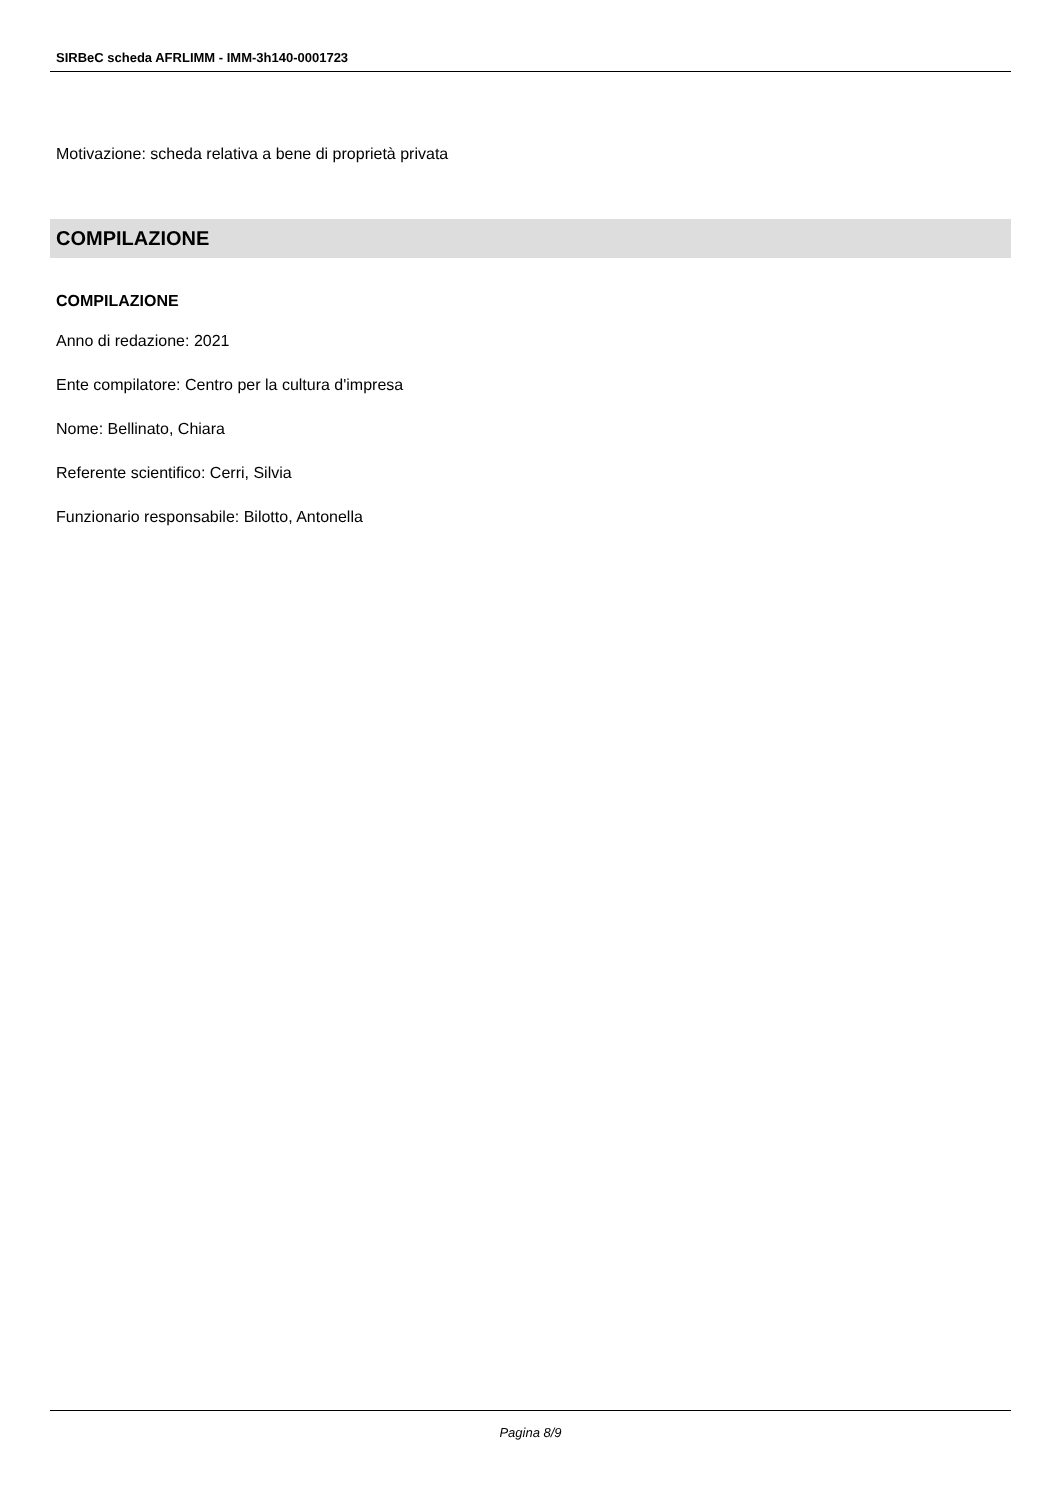SIRBeC scheda AFRLIMM - IMM-3h140-0001723
Motivazione: scheda relativa a bene di proprietà privata
COMPILAZIONE
COMPILAZIONE
Anno di redazione: 2021
Ente compilatore: Centro per la cultura d'impresa
Nome: Bellinato, Chiara
Referente scientifico: Cerri, Silvia
Funzionario responsabile: Bilotto, Antonella
Pagina 8/9